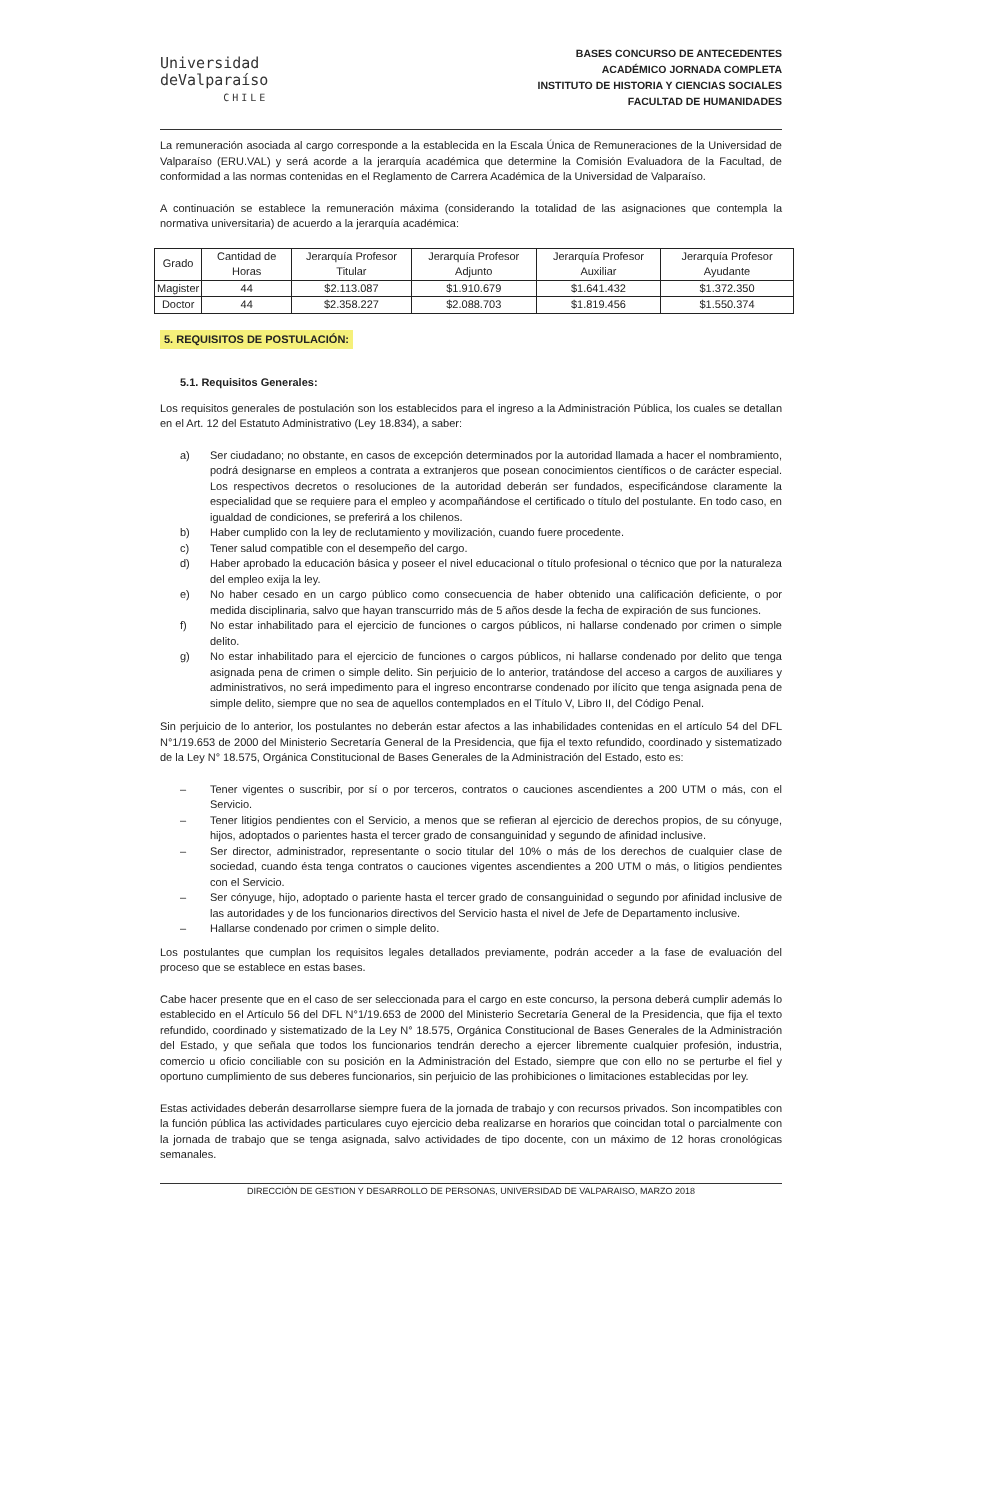Universidad
deValparaíso
CHILE
BASES CONCURSO DE ANTECEDENTES
ACADÉMICO JORNADA COMPLETA
INSTITUTO DE HISTORIA Y CIENCIAS SOCIALES
FACULTAD DE HUMANIDADES
La remuneración asociada al cargo corresponde a la establecida en la Escala Única de Remuneraciones de la Universidad de Valparaíso (ERU.VAL) y será acorde a la jerarquía académica que determine la Comisión Evaluadora de la Facultad, de conformidad a las normas contenidas en el Reglamento de Carrera Académica de la Universidad de Valparaíso.
A continuación se establece la remuneración máxima (considerando la totalidad de las asignaciones que contempla la normativa universitaria) de acuerdo a la jerarquía académica:
| Grado | Cantidad de Horas | Jerarquía Profesor Titular | Jerarquía Profesor Adjunto | Jerarquía Profesor Auxiliar | Jerarquía Profesor Ayudante |
| --- | --- | --- | --- | --- | --- |
| Magister | 44 | $2.113.087 | $1.910.679 | $1.641.432 | $1.372.350 |
| Doctor | 44 | $2.358.227 | $2.088.703 | $1.819.456 | $1.550.374 |
5. REQUISITOS DE POSTULACIÓN:
5.1. Requisitos Generales:
Los requisitos generales de postulación son los establecidos para el ingreso a la Administración Pública, los cuales se detallan en el Art. 12 del Estatuto Administrativo (Ley 18.834), a saber:
a) Ser ciudadano; no obstante, en casos de excepción determinados por la autoridad llamada a hacer el nombramiento, podrá designarse en empleos a contrata a extranjeros que posean conocimientos científicos o de carácter especial. Los respectivos decretos o resoluciones de la autoridad deberán ser fundados, especificándose claramente la especialidad que se requiere para el empleo y acompañándose el certificado o título del postulante. En todo caso, en igualdad de condiciones, se preferirá a los chilenos.
b) Haber cumplido con la ley de reclutamiento y movilización, cuando fuere procedente.
c) Tener salud compatible con el desempeño del cargo.
d) Haber aprobado la educación básica y poseer el nivel educacional o título profesional o técnico que por la naturaleza del empleo exija la ley.
e) No haber cesado en un cargo público como consecuencia de haber obtenido una calificación deficiente, o por medida disciplinaria, salvo que hayan transcurrido más de 5 años desde la fecha de expiración de sus funciones.
f) No estar inhabilitado para el ejercicio de funciones o cargos públicos, ni hallarse condenado por crimen o simple delito.
g) No estar inhabilitado para el ejercicio de funciones o cargos públicos, ni hallarse condenado por delito que tenga asignada pena de crimen o simple delito. Sin perjuicio de lo anterior, tratándose del acceso a cargos de auxiliares y administrativos, no será impedimento para el ingreso encontrarse condenado por ilícito que tenga asignada pena de simple delito, siempre que no sea de aquellos contemplados en el Título V, Libro II, del Código Penal.
Sin perjuicio de lo anterior, los postulantes no deberán estar afectos a las inhabilidades contenidas en el artículo 54 del DFL N°1/19.653 de 2000 del Ministerio Secretaría General de la Presidencia, que fija el texto refundido, coordinado y sistematizado de la Ley N° 18.575, Orgánica Constitucional de Bases Generales de la Administración del Estado, esto es:
– Tener vigentes o suscribir, por sí o por terceros, contratos o cauciones ascendientes a 200 UTM o más, con el Servicio.
– Tener litigios pendientes con el Servicio, a menos que se refieran al ejercicio de derechos propios, de su cónyuge, hijos, adoptados o parientes hasta el tercer grado de consanguinidad y segundo de afinidad inclusive.
– Ser director, administrador, representante o socio titular del 10% o más de los derechos de cualquier clase de sociedad, cuando ésta tenga contratos o cauciones vigentes ascendientes a 200 UTM o más, o litigios pendientes con el Servicio.
– Ser cónyuge, hijo, adoptado o pariente hasta el tercer grado de consanguinidad o segundo por afinidad inclusive de las autoridades y de los funcionarios directivos del Servicio hasta el nivel de Jefe de Departamento inclusive.
– Hallarse condenado por crimen o simple delito.
Los postulantes que cumplan los requisitos legales detallados previamente, podrán acceder a la fase de evaluación del proceso que se establece en estas bases.
Cabe hacer presente que en el caso de ser seleccionada para el cargo en este concurso, la persona deberá cumplir además lo establecido en el Artículo 56 del DFL N°1/19.653 de 2000 del Ministerio Secretaría General de la Presidencia, que fija el texto refundido, coordinado y sistematizado de la Ley N° 18.575, Orgánica Constitucional de Bases Generales de la Administración del Estado, y que señala que todos los funcionarios tendrán derecho a ejercer libremente cualquier profesión, industria, comercio u oficio conciliable con su posición en la Administración del Estado, siempre que con ello no se perturbe el fiel y oportuno cumplimiento de sus deberes funcionarios, sin perjuicio de las prohibiciones o limitaciones establecidas por ley.
Estas actividades deberán desarrollarse siempre fuera de la jornada de trabajo y con recursos privados. Son incompatibles con la función pública las actividades particulares cuyo ejercicio deba realizarse en horarios que coincidan total o parcialmente con la jornada de trabajo que se tenga asignada, salvo actividades de tipo docente, con un máximo de 12 horas cronológicas semanales.
DIRECCIÓN DE GESTION Y DESARROLLO DE PERSONAS, UNIVERSIDAD DE VALPARAISO, MARZO 2018